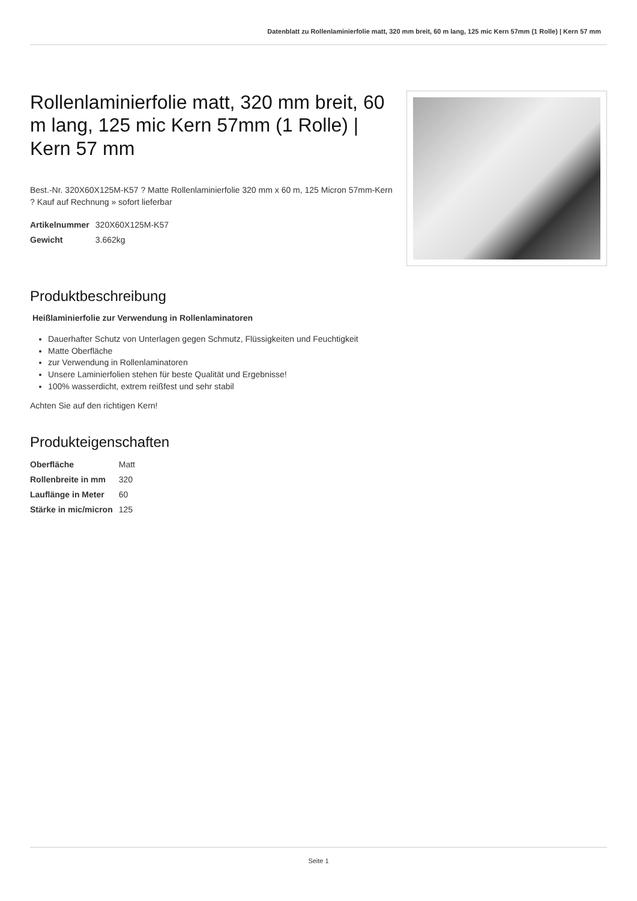Datenblatt zu Rollenlaminierfolie matt, 320 mm breit, 60 m lang, 125 mic Kern 57mm (1 Rolle) | Kern 57 mm
Rollenlaminierfolie matt, 320 mm breit, 60 m lang, 125 mic Kern 57mm (1 Rolle) | Kern 57 mm
Best.-Nr. 320X60X125M-K57 ? Matte Rollenlaminierfolie 320 mm x 60 m, 125 Micron 57mm-Kern ? Kauf auf Rechnung » sofort lieferbar
| Artikelnummer | 320X60X125M-K57 |
| Gewicht | 3.662kg |
Produktbeschreibung
Heißlaminierfolie zur Verwendung in Rollenlaminatoren
Dauerhafter Schutz von Unterlagen gegen Schmutz, Flüssigkeiten und Feuchtigkeit
Matte Oberfläche
zur Verwendung in Rollenlaminatoren
Unsere Laminierfolien stehen für beste Qualität und Ergebnisse!
100% wasserdicht, extrem reißfest und sehr stabil
Achten Sie auf den richtigen Kern!
Produkteigenschaften
| Oberfläche | Matt |
| Rollenbreite in mm | 320 |
| Lauflänge in Meter | 60 |
| Stärke in mic/micron | 125 |
Seite 1